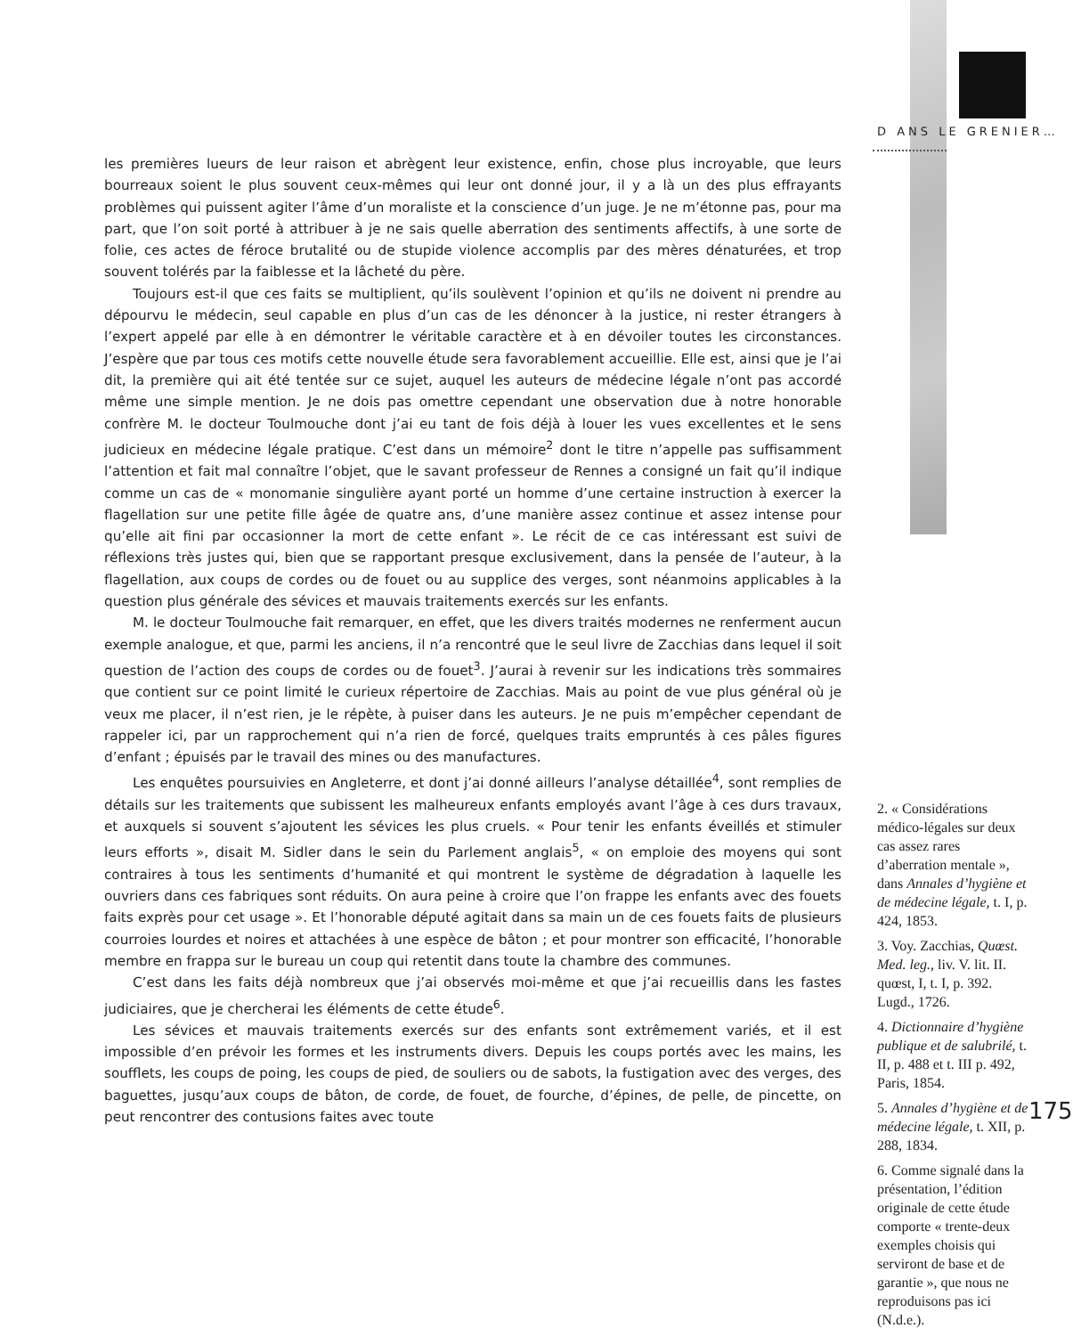D ANS LE GRENIER…
les premières lueurs de leur raison et abrègent leur existence, enfin, chose plus incroyable, que leurs bourreaux soient le plus souvent ceux-mêmes qui leur ont donné jour, il y a là un des plus effrayants problèmes qui puissent agiter l’âme d’un moraliste et la conscience d’un juge. Je ne m’étonne pas, pour ma part, que l’on soit porté à attribuer à je ne sais quelle aberration des sentiments affectifs, à une sorte de folie, ces actes de féroce brutalité ou de stupide violence accomplis par des mères dénaturées, et trop souvent tolérés par la faiblesse et la lâcheté du père.
Toujours est-il que ces faits se multiplient, qu’ils soulèvent l’opinion et qu’ils ne doivent ni prendre au dépourvu le médecin, seul capable en plus d’un cas de les dénoncer à la justice, ni rester étrangers à l’expert appelé par elle à en démontrer le véritable caractère et à en dévoiler toutes les circonstances. J’espère que par tous ces motifs cette nouvelle étude sera favorablement accueillie. Elle est, ainsi que je l’ai dit, la première qui ait été tentée sur ce sujet, auquel les auteurs de médecine légale n’ont pas accordé même une simple mention. Je ne dois pas omettre cependant une observation due à notre honorable confrère M. le docteur Toulmouche dont j’ai eu tant de fois déjà à louer les vues excellentes et le sens judicieux en médecine légale pratique. C’est dans un mémoire<sup>2</sup> dont le titre n’appelle pas suffisamment l’attention et fait mal connaître l’objet, que le savant professeur de Rennes a consigné un fait qu’il indique comme un cas de « monomanie singulière ayant porté un homme d’une certaine instruction à exercer la flagellation sur une petite fille âgée de quatre ans, d’une manière assez continue et assez intense pour qu’elle ait fini par occasionner la mort de cette enfant ». Le récit de ce cas intéressant est suivi de réflexions très justes qui, bien que se rapportant presque exclusivement, dans la pensée de l’auteur, à la flagellation, aux coups de cordes ou de fouet ou au supplice des verges, sont néanmoins applicables à la question plus générale des sévices et mauvais traitements exercés sur les enfants.
M. le docteur Toulmouche fait remarquer, en effet, que les divers traités modernes ne renferment aucun exemple analogue, et que, parmi les anciens, il n’a rencontré que le seul livre de Zacchias dans lequel il soit question de l’action des coups de cordes ou de fouet<sup>3</sup>. J’aurai à revenir sur les indications très sommaires que contient sur ce point limité le curieux répertoire de Zacchias. Mais au point de vue plus général où je veux me placer, il n’est rien, je le répète, à puiser dans les auteurs. Je ne puis m’empêcher cependant de rappeler ici, par un rapprochement qui n’a rien de forcé, quelques traits empruntés à ces pâles figures d’enfant ; épuisés par le travail des mines ou des manufactures.
Les enquêtes poursuivies en Angleterre, et dont j’ai donné ailleurs l’analyse détaillée<sup>4</sup>, sont remplies de détails sur les traitements que subissent les malheureux enfants employés avant l’âge à ces durs travaux, et auxquels si souvent s’ajoutent les sévices les plus cruels. « Pour tenir les enfants éveillés et stimuler leurs efforts », disait M. Sidler dans le sein du Parlement anglais<sup>5</sup>, « on emploie des moyens qui sont contraires à tous les sentiments d’humanité et qui montrent le système de dégradation à laquelle les ouvriers dans ces fabriques sont réduits. On aura peine à croire que l’on frappe les enfants avec des fouets faits exprès pour cet usage ». Et l’honorable député agitait dans sa main un de ces fouets faits de plusieurs courroies lourdes et noires et attachées à une espèce de bâton ; et pour montrer son efficacité, l’honorable membre en frappa sur le bureau un coup qui retentit dans toute la chambre des communes.
C’est dans les faits déjà nombreux que j’ai observés moi-même et que j’ai recueillis dans les fastes judiciaires, que je chercherai les éléments de cette étude<sup>6</sup>.
Les sévices et mauvais traitements exercés sur des enfants sont extrêmement variés, et il est impossible d’en prévoir les formes et les instruments divers. Depuis les coups portés avec les mains, les soufflets, les coups de poing, les coups de pied, de souliers ou de sabots, la fustigation avec des verges, des baguettes, jusqu’aux coups de bâton, de corde, de fouet, de fourche, d’épines, de pelle, de pincette, on peut rencontrer des contusions faites avec toute
2. « Considérations médico-légales sur deux cas assez rares d’aberration mentale », dans Annales d’hygiène et de médecine légale, t. I, p. 424, 1853.
3. Voy. Zacchias, Quœst. Med. leg., liv. V. lit. II. quœst, I, t. I, p. 392. Lugd., 1726.
4. Dictionnaire d’hygiène publique et de salubrilé, t. II, p. 488 et t. III p. 492, Paris, 1854.
5. Annales d’hygiène et de médecine légale, t. XII, p. 288, 1834.
6. Comme signalé dans la présentation, l’édition originale de cette étude comporte « trente-deux exemples choisis qui serviront de base et de garantie », que nous ne reproduisons pas ici (N.d.e.).
175